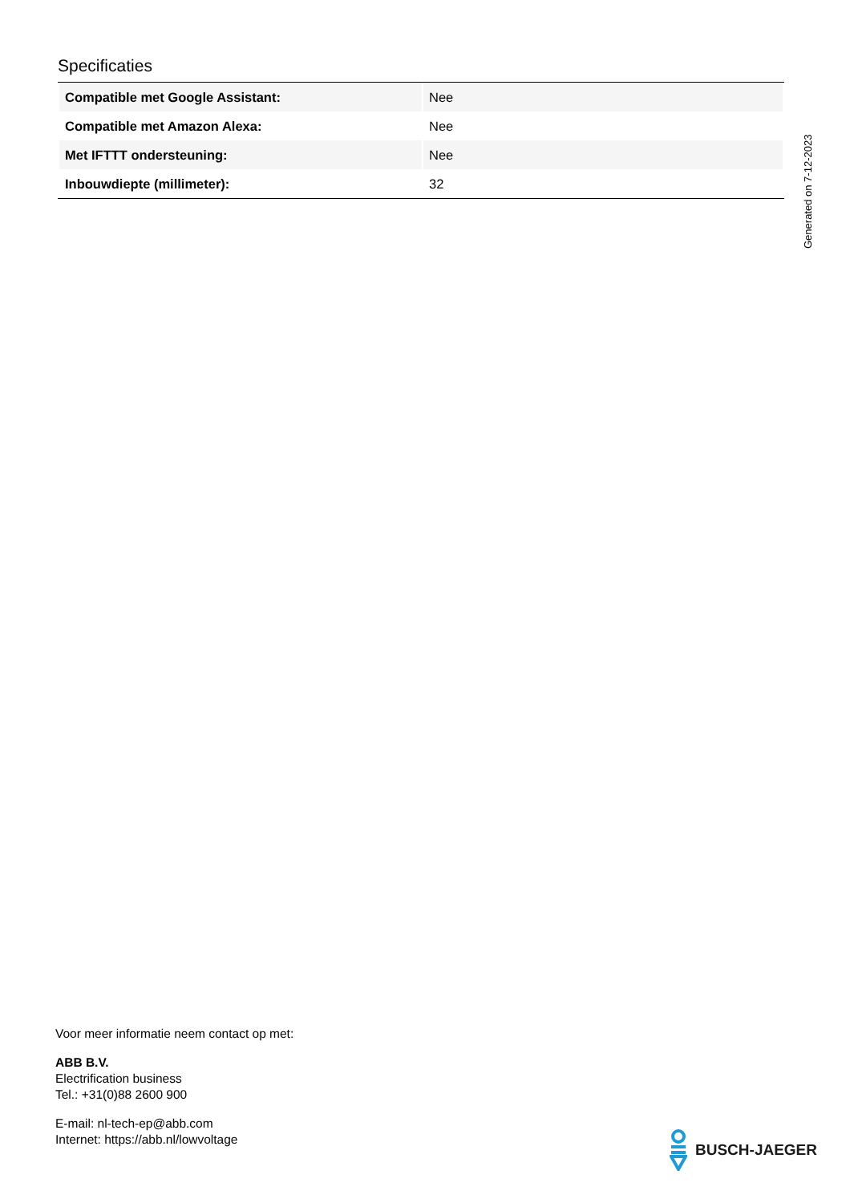Specificaties
| Compatible met Google Assistant: | Nee |
| Compatible met Amazon Alexa: | Nee |
| Met IFTTT ondersteuning: | Nee |
| Inbouwdiepte (millimeter): | 32 |
Generated on 7-12-2023
Voor meer informatie neem contact op met:
ABB B.V.
Electrification business
Tel.: +31(0)88 2600 900
E-mail: nl-tech-ep@abb.com
Internet: https://abb.nl/lowvoltage
BUSCH-JAEGER